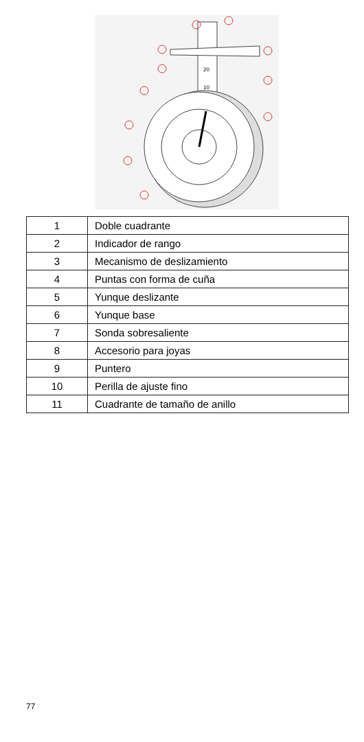20
10
| 1 | Doble cuadrante |
| 2 | Indicador de rango |
| 3 | Mecanismo de deslizamiento |
| 4 | Puntas con forma de cuña |
| 5 | Yunque deslizante |
| 6 | Yunque base |
| 7 | Sonda sobresaliente |
| 8 | Accesorio para joyas |
| 9 | Puntero |
| 10 | Perilla de ajuste fino |
| 11 | Cuadrante de tamaño de anillo |
77